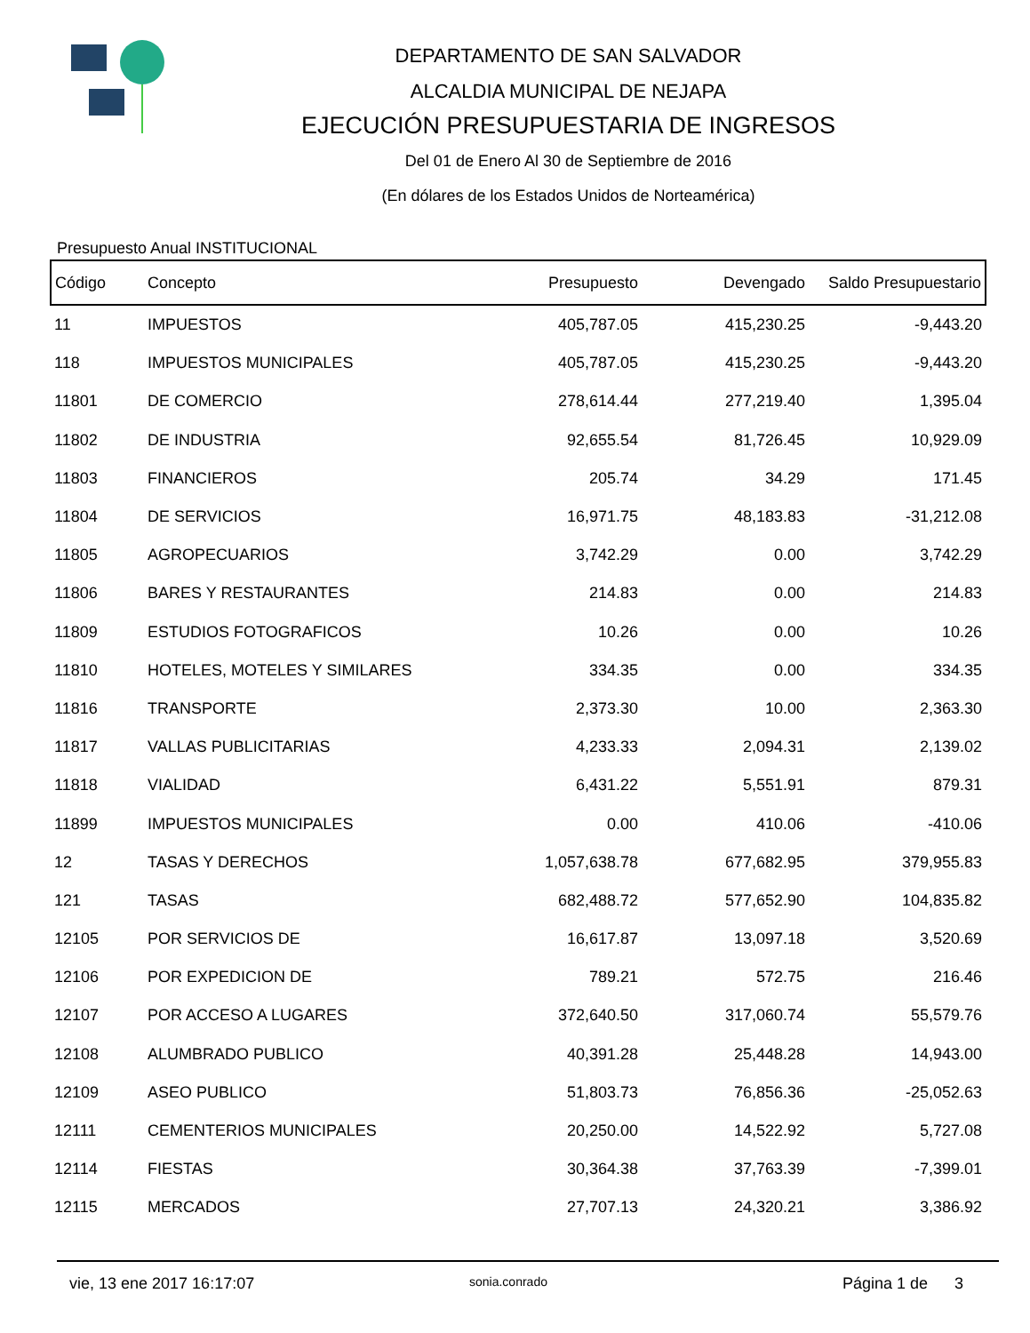DEPARTAMENTO DE SAN SALVADOR
ALCALDIA MUNICIPAL DE NEJAPA
EJECUCIÓN PRESUPUESTARIA DE INGRESOS
Del 01 de Enero Al 30 de Septiembre de 2016
(En dólares de los Estados Unidos de Norteamérica)
Presupuesto Anual INSTITUCIONAL
| Código | Concepto | Presupuesto | Devengado | Saldo Presupuestario |
| --- | --- | --- | --- | --- |
| 11 | IMPUESTOS | 405,787.05 | 415,230.25 | -9,443.20 |
| 118 | IMPUESTOS MUNICIPALES | 405,787.05 | 415,230.25 | -9,443.20 |
| 11801 | DE COMERCIO | 278,614.44 | 277,219.40 | 1,395.04 |
| 11802 | DE INDUSTRIA | 92,655.54 | 81,726.45 | 10,929.09 |
| 11803 | FINANCIEROS | 205.74 | 34.29 | 171.45 |
| 11804 | DE SERVICIOS | 16,971.75 | 48,183.83 | -31,212.08 |
| 11805 | AGROPECUARIOS | 3,742.29 | 0.00 | 3,742.29 |
| 11806 | BARES Y RESTAURANTES | 214.83 | 0.00 | 214.83 |
| 11809 | ESTUDIOS FOTOGRAFICOS | 10.26 | 0.00 | 10.26 |
| 11810 | HOTELES, MOTELES Y SIMILARES | 334.35 | 0.00 | 334.35 |
| 11816 | TRANSPORTE | 2,373.30 | 10.00 | 2,363.30 |
| 11817 | VALLAS PUBLICITARIAS | 4,233.33 | 2,094.31 | 2,139.02 |
| 11818 | VIALIDAD | 6,431.22 | 5,551.91 | 879.31 |
| 11899 | IMPUESTOS MUNICIPALES | 0.00 | 410.06 | -410.06 |
| 12 | TASAS Y DERECHOS | 1,057,638.78 | 677,682.95 | 379,955.83 |
| 121 | TASAS | 682,488.72 | 577,652.90 | 104,835.82 |
| 12105 | POR SERVICIOS DE | 16,617.87 | 13,097.18 | 3,520.69 |
| 12106 | POR EXPEDICION DE | 789.21 | 572.75 | 216.46 |
| 12107 | POR ACCESO A LUGARES | 372,640.50 | 317,060.74 | 55,579.76 |
| 12108 | ALUMBRADO PUBLICO | 40,391.28 | 25,448.28 | 14,943.00 |
| 12109 | ASEO PUBLICO | 51,803.73 | 76,856.36 | -25,052.63 |
| 12111 | CEMENTERIOS MUNICIPALES | 20,250.00 | 14,522.92 | 5,727.08 |
| 12114 | FIESTAS | 30,364.38 | 37,763.39 | -7,399.01 |
| 12115 | MERCADOS | 27,707.13 | 24,320.21 | 3,386.92 |
vie, 13 ene 2017 16:17:07 sonia.conrado Página 1 de 3